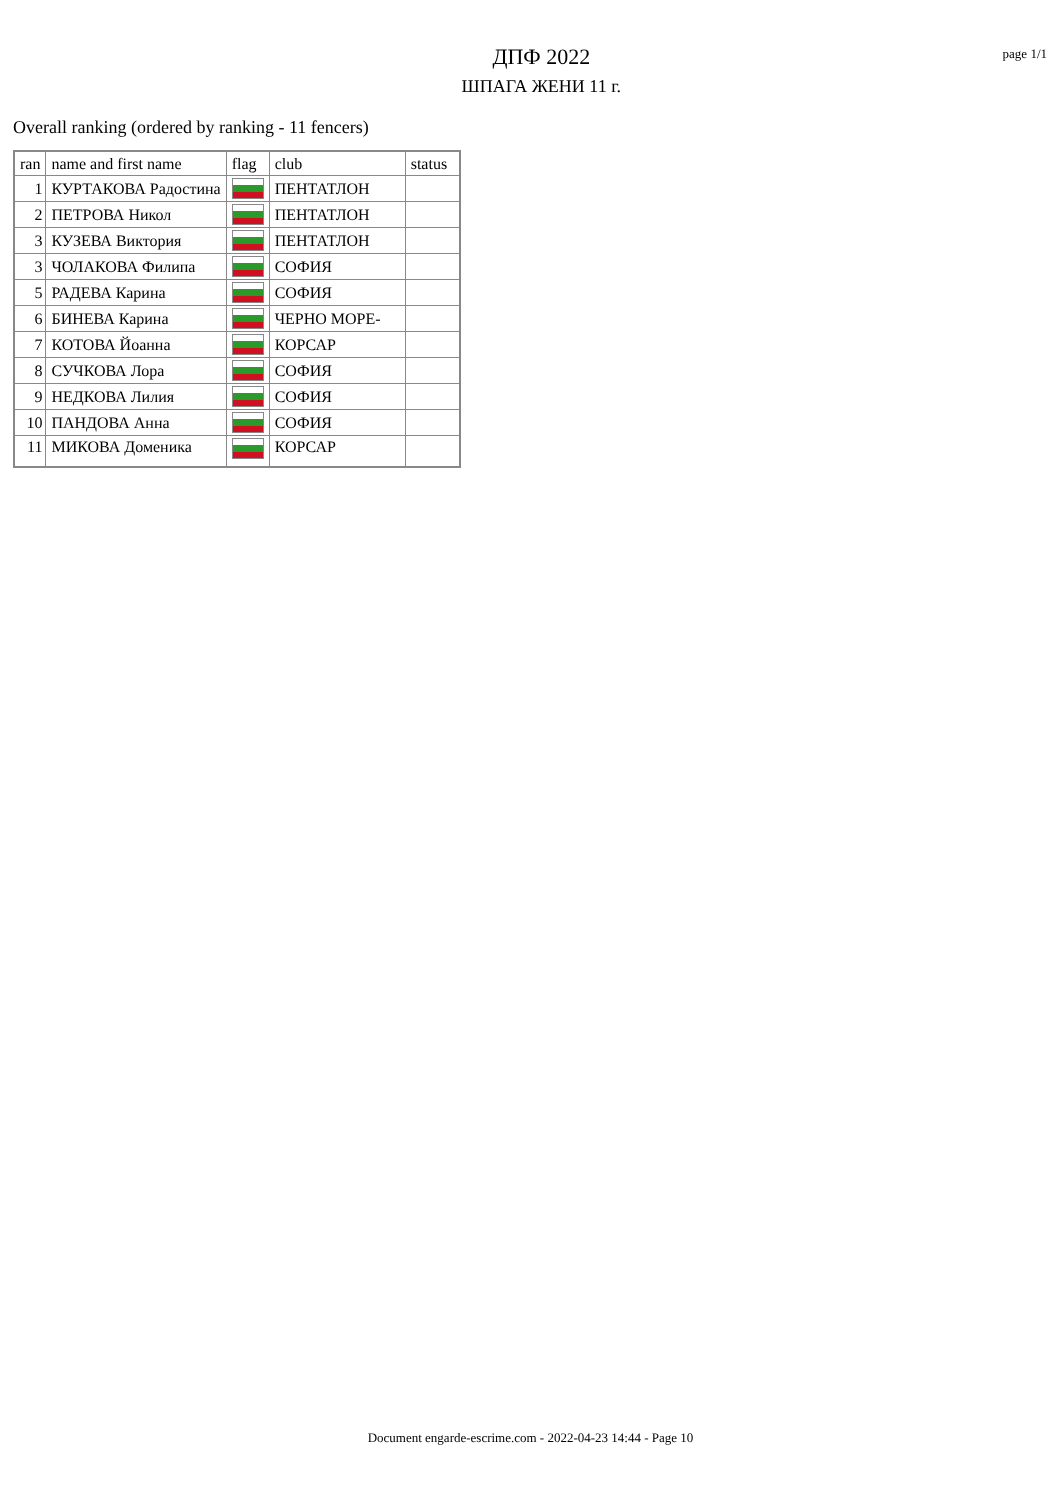ДПФ 2022
ШПАГА ЖЕНИ 11 г.
page 1/1
Overall ranking (ordered by ranking - 11 fencers)
| ran | name and first name | flag | club | status |
| --- | --- | --- | --- | --- |
| 1 | КУРТАКОВА Радостина | | ПЕНТАТЛОН | |
| 2 | ПЕТРОВА Никол | | ПЕНТАТЛОН | |
| 3 | КУЗЕВА Виктория | | ПЕНТАТЛОН | |
| 3 | ЧОЛАКОВА Филипа | | СОФИЯ | |
| 5 | РАДЕВА Карина | | СОФИЯ | |
| 6 | БИНЕВА Карина | | ЧЕРНО МОРЕ- | |
| 7 | КОТОВА Йоанна | | КОРСАР | |
| 8 | СУЧКОВА Лора | | СОФИЯ | |
| 9 | НЕДКОВА Лилия | | СОФИЯ | |
| 10 | ПАНДОВА Анна | | СОФИЯ | |
| 11 | МИКОВА Доменика | | КОРСАР | |
Document engarde-escrime.com - 2022-04-23 14:44 - Page 10